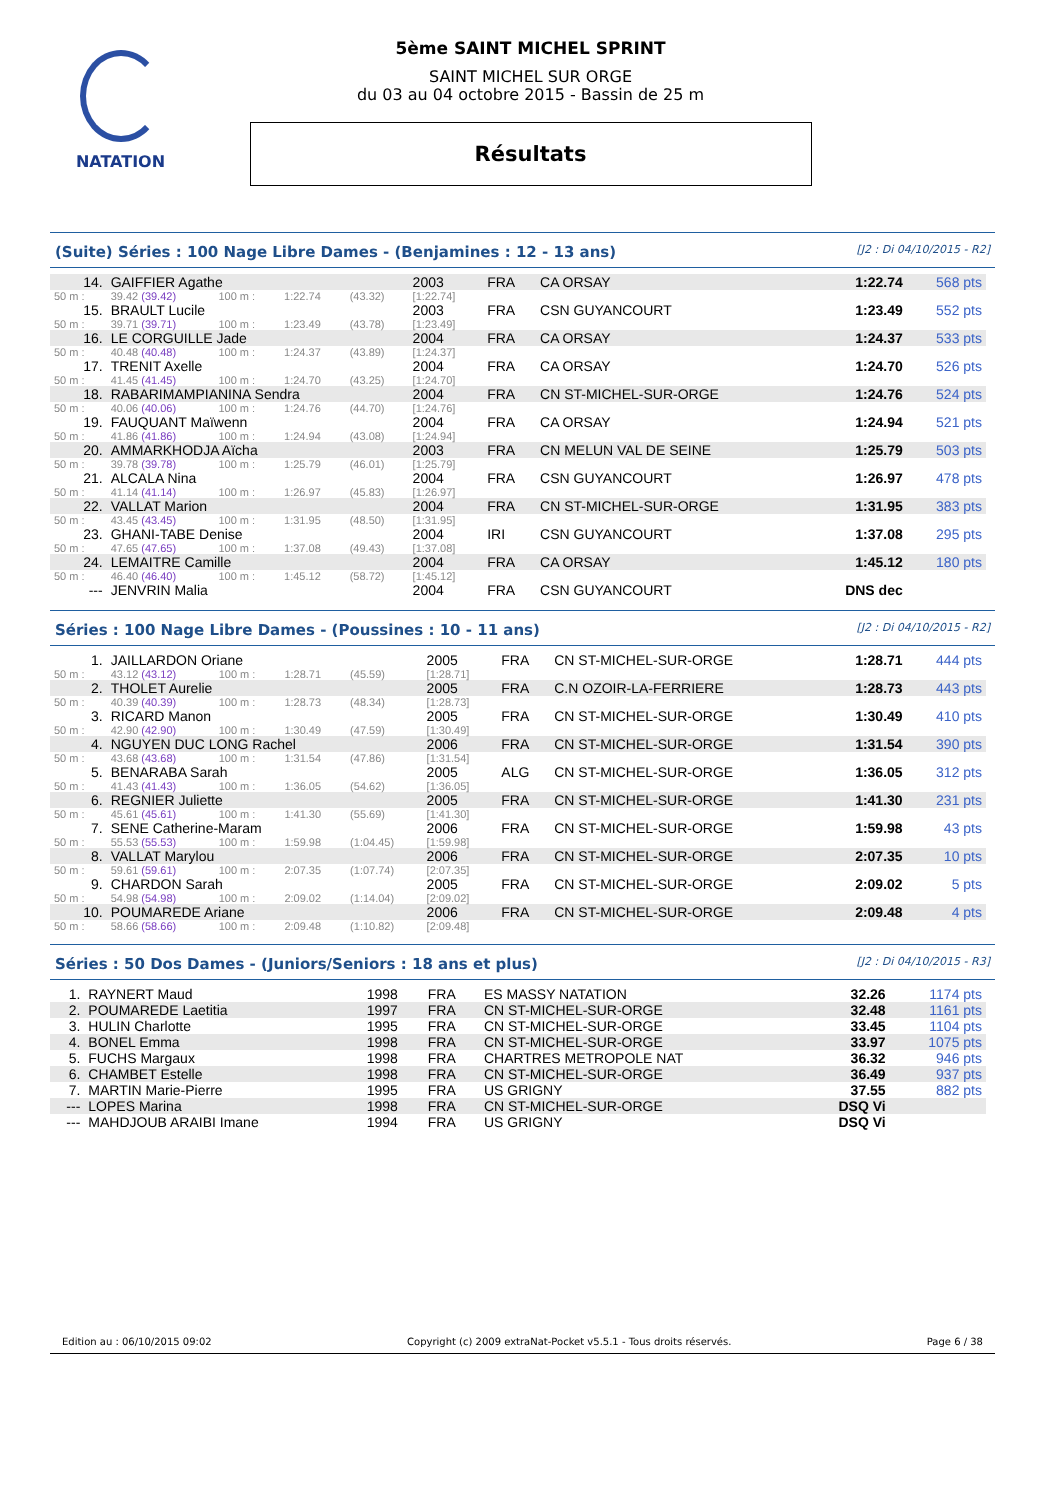NATATION
5ème SAINT MICHEL SPRINT
SAINT MICHEL SUR ORGE
du 03 au 04 octobre 2015 - Bassin de 25 m
Résultats
(Suite) Séries : 100 Nage Libre Dames - (Benjamines : 12 - 13 ans) [J2 : Di 04/10/2015 - R2]
| 14. | GAIFFIER Agathe | | | | 2003 | FRA | CA ORSAY | 1:22.74 | 568 pts |
| 50 m : | 39.42 (39.42) | 100 m : | 1:22.74 | (43.32) | [1:22.74] | | | | |
| 15. | BRAULT Lucile | | | | 2003 | FRA | CSN GUYANCOURT | 1:23.49 | 552 pts |
| 50 m : | 39.71 (39.71) | 100 m : | 1:23.49 | (43.78) | [1:23.49] | | | | |
| 16. | LE CORGUILLE Jade | | | | 2004 | FRA | CA ORSAY | 1:24.37 | 533 pts |
| 50 m : | 40.48 (40.48) | 100 m : | 1:24.37 | (43.89) | [1:24.37] | | | | |
| 17. | TRENIT Axelle | | | | 2004 | FRA | CA ORSAY | 1:24.70 | 526 pts |
| 50 m : | 41.45 (41.45) | 100 m : | 1:24.70 | (43.25) | [1:24.70] | | | | |
| 18. | RABARIMAMPIANINA Sendra | | | | 2004 | FRA | CN ST-MICHEL-SUR-ORGE | 1:24.76 | 524 pts |
| 50 m : | 40.06 (40.06) | 100 m : | 1:24.76 | (44.70) | [1:24.76] | | | | |
| 19. | FAUQUANT Maïwenn | | | | 2004 | FRA | CA ORSAY | 1:24.94 | 521 pts |
| 50 m : | 41.86 (41.86) | 100 m : | 1:24.94 | (43.08) | [1:24.94] | | | | |
| 20. | AMMARKHODJA Aïcha | | | | 2003 | FRA | CN MELUN VAL DE SEINE | 1:25.79 | 503 pts |
| 50 m : | 39.78 (39.78) | 100 m : | 1:25.79 | (46.01) | [1:25.79] | | | | |
| 21. | ALCALA Nina | | | | 2004 | FRA | CSN GUYANCOURT | 1:26.97 | 478 pts |
| 50 m : | 41.14 (41.14) | 100 m : | 1:26.97 | (45.83) | [1:26.97] | | | | |
| 22. | VALLAT Marion | | | | 2004 | FRA | CN ST-MICHEL-SUR-ORGE | 1:31.95 | 383 pts |
| 50 m : | 43.45 (43.45) | 100 m : | 1:31.95 | (48.50) | [1:31.95] | | | | |
| 23. | GHANI-TABE Denise | | | | 2004 | IRI | CSN GUYANCOURT | 1:37.08 | 295 pts |
| 50 m : | 47.65 (47.65) | 100 m : | 1:37.08 | (49.43) | [1:37.08] | | | | |
| 24. | LEMAITRE Camille | | | | 2004 | FRA | CA ORSAY | 1:45.12 | 180 pts |
| 50 m : | 46.40 (46.40) | 100 m : | 1:45.12 | (58.72) | [1:45.12] | | | | |
| --- | JENVRIN Malia | | | | 2004 | FRA | CSN GUYANCOURT | DNS dec | |
Séries : 100 Nage Libre Dames - (Poussines : 10 - 11 ans) [J2 : Di 04/10/2015 - R2]
| 1. | JAILLARDON Oriane | | | | 2005 | FRA | CN ST-MICHEL-SUR-ORGE | 1:28.71 | 444 pts |
| 50 m : | 43.12 (43.12) | 100 m : | 1:28.71 | (45.59) | [1:28.71] | | | | |
| 2. | THOLET Aurelie | | | | 2005 | FRA | C.N OZOIR-LA-FERRIERE | 1:28.73 | 443 pts |
| 50 m : | 40.39 (40.39) | 100 m : | 1:28.73 | (48.34) | [1:28.73] | | | | |
| 3. | RICARD Manon | | | | 2005 | FRA | CN ST-MICHEL-SUR-ORGE | 1:30.49 | 410 pts |
| 50 m : | 42.90 (42.90) | 100 m : | 1:30.49 | (47.59) | [1:30.49] | | | | |
| 4. | NGUYEN DUC LONG Rachel | | | | 2006 | FRA | CN ST-MICHEL-SUR-ORGE | 1:31.54 | 390 pts |
| 50 m : | 43.68 (43.68) | 100 m : | 1:31.54 | (47.86) | [1:31.54] | | | | |
| 5. | BENARABA Sarah | | | | 2005 | ALG | CN ST-MICHEL-SUR-ORGE | 1:36.05 | 312 pts |
| 50 m : | 41.43 (41.43) | 100 m : | 1:36.05 | (54.62) | [1:36.05] | | | | |
| 6. | REGNIER Juliette | | | | 2005 | FRA | CN ST-MICHEL-SUR-ORGE | 1:41.30 | 231 pts |
| 50 m : | 45.61 (45.61) | 100 m : | 1:41.30 | (55.69) | [1:41.30] | | | | |
| 7. | SENE Catherine-Maram | | | | 2006 | FRA | CN ST-MICHEL-SUR-ORGE | 1:59.98 | 43 pts |
| 50 m : | 55.53 (55.53) | 100 m : | 1:59.98 | (1:04.45) | [1:59.98] | | | | |
| 8. | VALLAT Marylou | | | | 2006 | FRA | CN ST-MICHEL-SUR-ORGE | 2:07.35 | 10 pts |
| 50 m : | 59.61 (59.61) | 100 m : | 2:07.35 | (1:07.74) | [2:07.35] | | | | |
| 9. | CHARDON Sarah | | | | 2005 | FRA | CN ST-MICHEL-SUR-ORGE | 2:09.02 | 5 pts |
| 50 m : | 54.98 (54.98) | 100 m : | 2:09.02 | (1:14.04) | [2:09.02] | | | | |
| 10. | POUMAREDE Ariane | | | | 2006 | FRA | CN ST-MICHEL-SUR-ORGE | 2:09.48 | 4 pts |
| 50 m : | 58.66 (58.66) | 100 m : | 2:09.48 | (1:10.82) | [2:09.48] | | | | |
Séries : 50 Dos Dames - (Juniors/Seniors : 18 ans et plus) [J2 : Di 04/10/2015 - R3]
| 1. | RAYNERT Maud | 1998 | FRA | ES MASSY NATATION | 32.26 | 1174 pts |
| 2. | POUMAREDE Laetitia | 1997 | FRA | CN ST-MICHEL-SUR-ORGE | 32.48 | 1161 pts |
| 3. | HULIN Charlotte | 1995 | FRA | CN ST-MICHEL-SUR-ORGE | 33.45 | 1104 pts |
| 4. | BONEL Emma | 1998 | FRA | CN ST-MICHEL-SUR-ORGE | 33.97 | 1075 pts |
| 5. | FUCHS Margaux | 1998 | FRA | CHARTRES METROPOLE NAT | 36.32 | 946 pts |
| 6. | CHAMBET Estelle | 1998 | FRA | CN ST-MICHEL-SUR-ORGE | 36.49 | 937 pts |
| 7. | MARTIN Marie-Pierre | 1995 | FRA | US GRIGNY | 37.55 | 882 pts |
| --- | LOPES Marina | 1998 | FRA | CN ST-MICHEL-SUR-ORGE | DSQ Vi | |
| --- | MAHDJOUB ARAIBI Imane | 1994 | FRA | US GRIGNY | DSQ Vi | |
Edition au : 06/10/2015 09:02 Copyright (c) 2009 extraNat-Pocket v5.5.1 - Tous droits réservés. Page 6 / 38